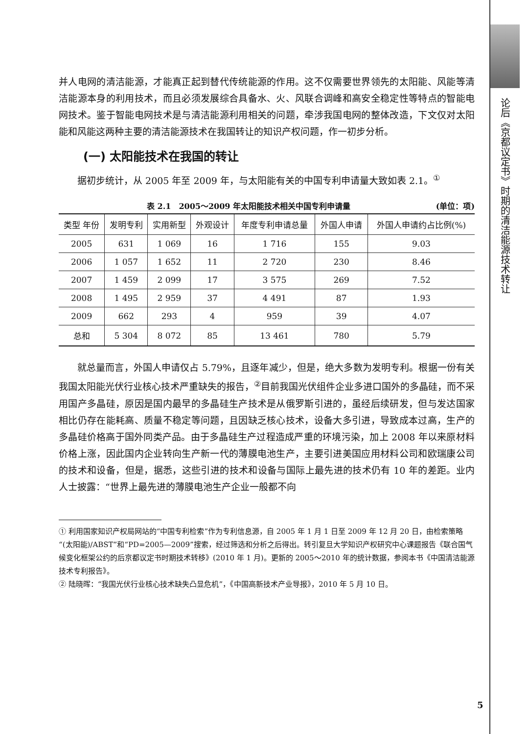并人电网的清洁能源，才能真正起到替代传统能源的作用。这不仅需要世界领先的太阳能、风能等清洁能源本身的利用技术，而且必须发展综合具备水、火、风联合调峰和高安全稳定性等特点的智能电网技术。鉴于智能电网技术是与清洁能源利用相关的问题，牵涉我国电网的整体改造，下文仅对太阳能和风能这两种主要的清洁能源技术在我国转让的知识产权问题，作一初步分析。
(一) 太阳能技术在我国的转让
据初步统计，从 2005 年至 2009 年，与太阳能有关的中国专利申请量大致如表 2.1。<sup>①</sup>
表 2.1　2005～2009 年太阳能技术相关中国专利申请量 (单位：项)
| 类型 年份 | 发明专利 | 实用新型 | 外观设计 | 年度专利申请总量 | 外国人申请 | 外国人申请约占比例(%) |
| --- | --- | --- | --- | --- | --- | --- |
| 2005 | 631 | 1 069 | 16 | 1 716 | 155 | 9.03 |
| 2006 | 1 057 | 1 652 | 11 | 2 720 | 230 | 8.46 |
| 2007 | 1 459 | 2 099 | 17 | 3 575 | 269 | 7.52 |
| 2008 | 1 495 | 2 959 | 37 | 4 491 | 87 | 1.93 |
| 2009 | 662 | 293 | 4 | 959 | 39 | 4.07 |
| 总和 | 5 304 | 8 072 | 85 | 13 461 | 780 | 5.79 |
就总量而言，外国人申请仅占 5.79%，且逐年减少，但是，绝大多数为发明专利。根据一份有关我国太阳能光伏行业核心技术严重缺失的报告，<sup>②</sup>目前我国光伏组件企业多进口国外的多晶硅，而不采用国产多晶硅，原因是国内最早的多晶硅生产技术是从俄罗斯引进的，虽经后续研发，但与发达国家相比仍存在能耗高、质量不稳定等问题，且因缺乏核心技术，设备大多引进，导致成本过高，生产的多晶硅价格高于国外同类产品。由于多晶硅生产过程造成严重的环境污染，加上 2008 年以来原材料价格上涨，因此国内企业转向生产新一代的薄膜电池生产，主要引进美国应用材料公司和欧瑞康公司的技术和设备，但是，据悉，这些引进的技术和设备与国际上最先进的技术仍有 10 年的差距。业内人士披露：“世界上最先进的薄膜电池生产企业一般都不向
① 利用国家知识产权局网站的“中国专利检索”作为专利信息源，自 2005 年 1 月 1 日至 2009 年 12 月 20 日，由检索策略“(太阳能)/ABST”和“PD=2005—2009”搜索，经过筛选和分析之后得出。转引复旦大学知识产权研究中心课题报告《联合国气候变化框架公约的后京都议定书时期技术转移》(2010 年 1 月)。更新的 2005～2010 年的统计数据，参阅本书《中国清洁能源技术专利报告》。
② 陆晓晖：“我国光伏行业核心技术缺失凸显危机”，《中国高新技术产业导报》，2010 年 5 月 10 日。
论后《京都议定书》时期的清洁能源技术转让
5